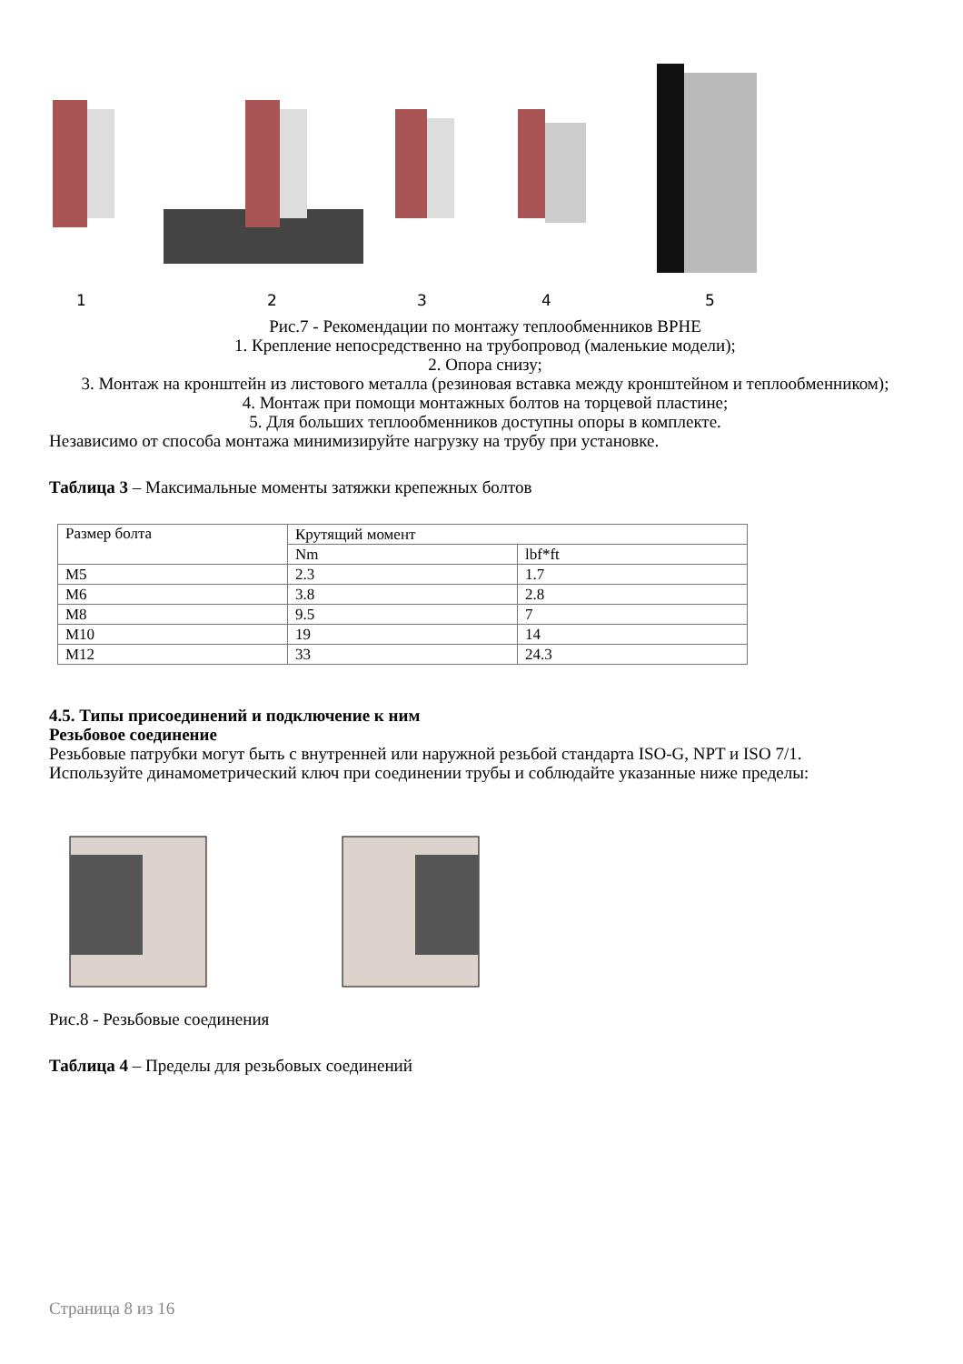12345
Рис.7 - Рекомендации по монтажу теплообменников BPHE
1. Крепление непосредственно на трубопровод (маленькие модели);
2. Опора снизу;
3. Монтаж на кронштейн из листового металла (резиновая вставка между кронштейном и теплообменником);
4. Монтаж при помощи монтажных болтов на торцевой пластине;
5. Для больших теплообменников доступны опоры в комплекте.
Независимо от способа монтажа минимизируйте нагрузку на трубу при установке.
Таблица 3 – Максимальные моменты затяжки крепежных болтов
| Размер болта | Крутящий момент | |
| | Nm | lbf*ft |
| M5 | 2.3 | 1.7 |
| M6 | 3.8 | 2.8 |
| M8 | 9.5 | 7 |
| M10 | 19 | 14 |
| M12 | 33 | 24.3 |
4.5. Типы присоединений и подключение к ним
Резьбовое соединение
Резьбовые патрубки могут быть с внутренней или наружной резьбой стандарта ISO-G, NPT и ISO 7/1.
Используйте динамометрический ключ при соединении трубы и соблюдайте указанные ниже пределы:
Рис.8 - Резьбовые соединения
Таблица 4 – Пределы для резьбовых соединений
Страница 8 из 16